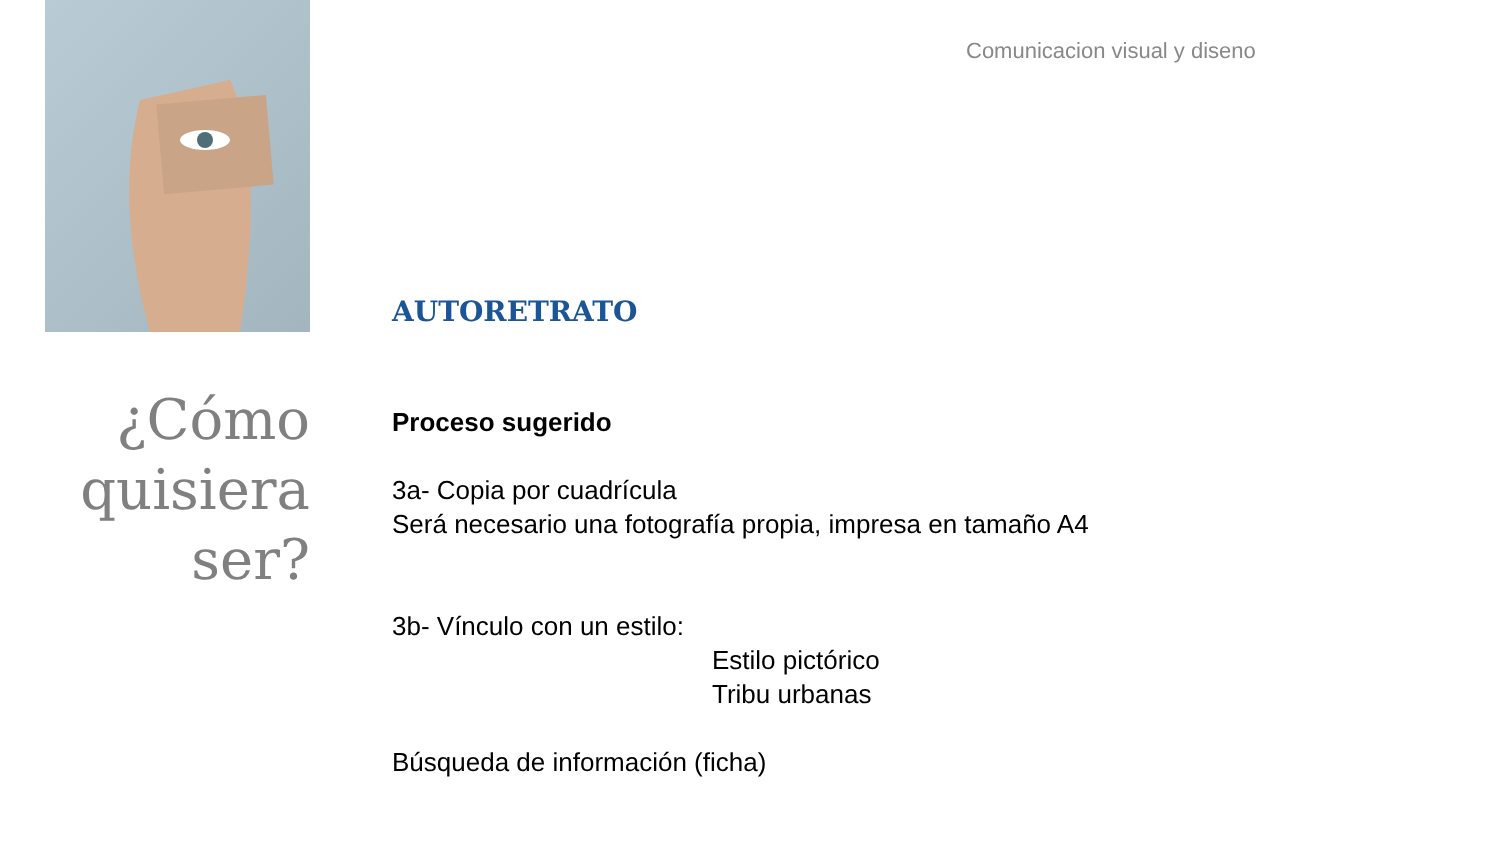Comunicacion visual y diseno
¿Cómo
quisiera
ser?
AUTORETRATO
Proceso sugerido
3a- Copia por cuadrícula
Será necesario una fotografía propia, impresa en tamaño A4
3b- Vínculo con un estilo:
Estilo pictórico
Tribu urbanas
Búsqueda de información (ficha)